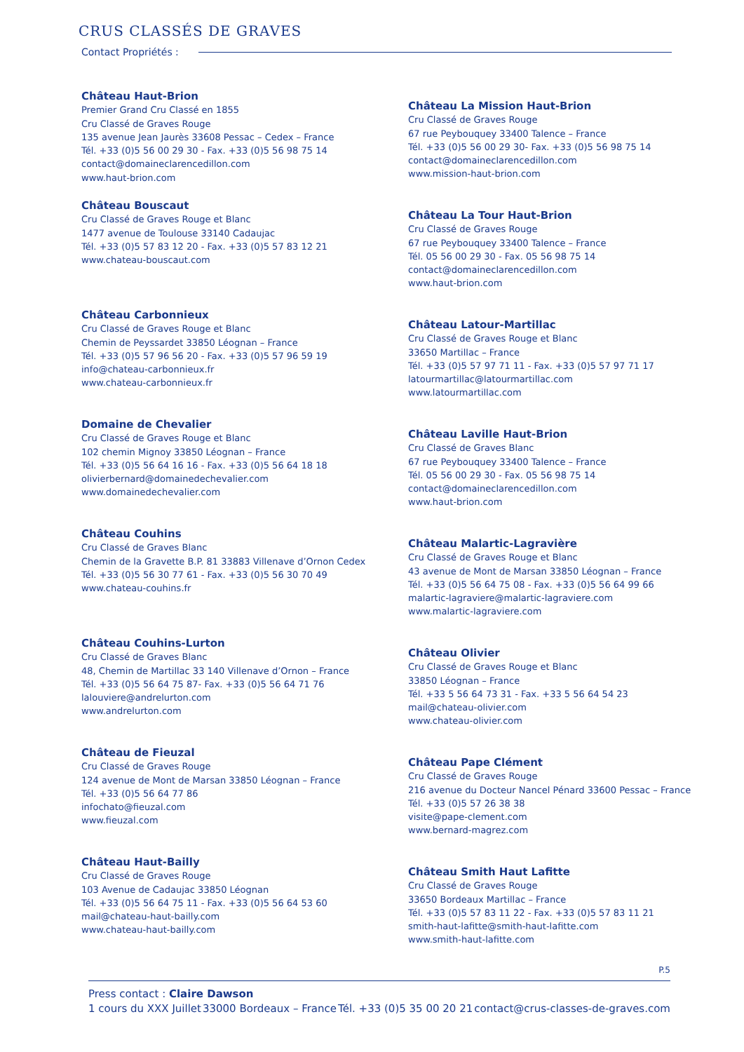CRUS CLASSÉS DE GRAVES
Contact Propriétés :
Château Haut-Brion
Premier Grand Cru Classé en 1855
Cru Classé de Graves Rouge
135 avenue Jean Jaurès 33608 Pessac – Cedex – France
Tél. +33 (0)5 56 00 29 30 - Fax. +33 (0)5 56 98 75 14
contact@domaineclarencedillon.com
www.haut-brion.com
Château Bouscaut
Cru Classé de Graves Rouge et Blanc
1477 avenue de Toulouse 33140 Cadaujac
Tél. +33 (0)5 57 83 12 20 - Fax. +33 (0)5 57 83 12 21
www.chateau-bouscaut.com
Château Carbonnieux
Cru Classé de Graves Rouge et Blanc
Chemin de Peyssardet 33850 Léognan – France
Tél. +33 (0)5 57 96 56 20 - Fax. +33 (0)5 57 96 59 19
info@chateau-carbonnieux.fr
www.chateau-carbonnieux.fr
Domaine de Chevalier
Cru Classé de Graves Rouge et Blanc
102 chemin Mignoy 33850 Léognan – France
Tél. +33 (0)5 56 64 16 16 - Fax. +33 (0)5 56 64 18 18
olivierbernard@domainedechevalier.com
www.domainedechevalier.com
Château Couhins
Cru Classé de Graves Blanc
Chemin de la Gravette B.P. 81 33883 Villenave d’Ornon Cedex
Tél. +33 (0)5 56 30 77 61 - Fax. +33 (0)5 56 30 70 49
www.chateau-couhins.fr
Château Couhins-Lurton
Cru Classé de Graves Blanc
48, Chemin de Martillac 33 140 Villenave d’Ornon – France
Tél. +33 (0)5 56 64 75 87- Fax. +33 (0)5 56 64 71 76
lalouviere@andrelurton.com
www.andrelurton.com
Château de Fieuzal
Cru Classé de Graves Rouge
124 avenue de Mont de Marsan 33850 Léognan – France
Tél. +33 (0)5 56 64 77 86
infochato@fieuzal.com
www.fieuzal.com
Château Haut-Bailly
Cru Classé de Graves Rouge
103 Avenue de Cadaujac 33850 Léognan
Tél. +33 (0)5 56 64 75 11 - Fax. +33 (0)5 56 64 53 60
mail@chateau-haut-bailly.com
www.chateau-haut-bailly.com
Château La Mission Haut-Brion
Cru Classé de Graves Rouge
67 rue Peybouquey 33400 Talence – France
Tél. +33 (0)5 56 00 29 30- Fax. +33 (0)5 56 98 75 14
contact@domaineclarencedillon.com
www.mission-haut-brion.com
Château La Tour Haut-Brion
Cru Classé de Graves Rouge
67 rue Peybouquey 33400 Talence – France
Tél. 05 56 00 29 30 - Fax. 05 56 98 75 14
contact@domaineclarencedillon.com
www.haut-brion.com
Château Latour-Martillac
Cru Classé de Graves Rouge et Blanc
33650 Martillac – France
Tél. +33 (0)5 57 97 71 11 - Fax. +33 (0)5 57 97 71 17
latourmartillac@latourmartillac.com
www.latourmartillac.com
Château Laville Haut-Brion
Cru Classé de Graves Blanc
67 rue Peybouquey 33400 Talence – France
Tél. 05 56 00 29 30 - Fax. 05 56 98 75 14
contact@domaineclarencedillon.com
www.haut-brion.com
Château Malartic-Lagravière
Cru Classé de Graves Rouge et Blanc
43 avenue de Mont de Marsan 33850 Léognan – France
Tél. +33 (0)5 56 64 75 08 - Fax. +33 (0)5 56 64 99 66
malartic-lagraviere@malartic-lagraviere.com
www.malartic-lagraviere.com
Château Olivier
Cru Classé de Graves Rouge et Blanc
33850 Léognan – France
Tél. +33 5 56 64 73 31 - Fax. +33 5 56 64 54 23
mail@chateau-olivier.com
www.chateau-olivier.com
Château Pape Clément
Cru Classé de Graves Rouge
216 avenue du Docteur Nancel Pénard 33600 Pessac – France
Tél. +33 (0)5 57 26 38 38
visite@pape-clement.com
www.bernard-magrez.com
Château Smith Haut Lafitte
Cru Classé de Graves Rouge
33650 Bordeaux Martillac – France
Tél. +33 (0)5 57 83 11 22 - Fax. +33 (0)5 57 83 11 21
smith-haut-lafitte@smith-haut-lafitte.com
www.smith-haut-lafitte.com
P.5
Press contact : Claire Dawson
1 cours du XXX Juillet 33000 Bordeaux – France Tél. +33 (0)5 35 00 20 21 contact@crus-classes-de-graves.com